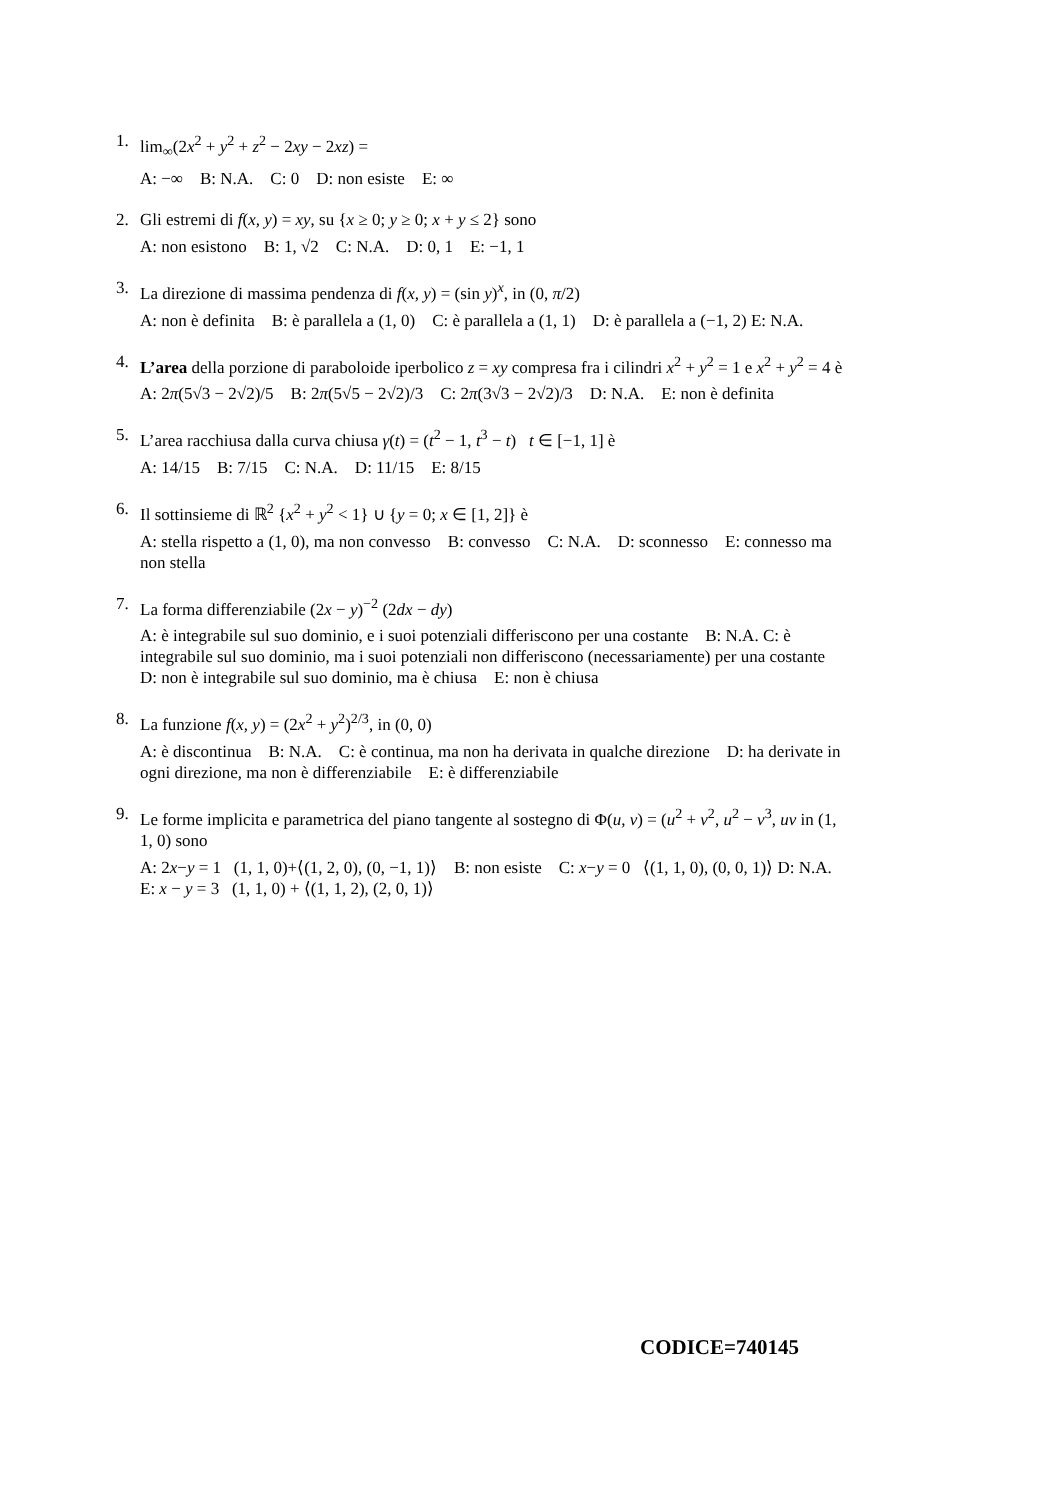1. lim<sub>∞</sub>(2x<sup>2</sup> + y<sup>2</sup> + z<sup>2</sup> − 2xy − 2xz) =
A: −∞ B: N.A. C: 0 D: non esiste E: ∞
2. Gli estremi di f(x, y) = xy, su {x ≥ 0; y ≥ 0; x + y ≤ 2} sono
A: non esistono B: 1, √2 C: N.A. D: 0, 1 E: −1, 1
3. La direzione di massima pendenza di f(x, y) = (sin y)<sup>x</sup>, in (0, π/2)
A: non è definita B: è parallela a (1, 0) C: è parallela a (1, 1) D: è parallela a (−1, 2) E: N.A.
4. L’area della porzione di paraboloide iperbolico z = xy compresa fra i cilindri x<sup>2</sup> + y<sup>2</sup> = 1 e x<sup>2</sup> + y<sup>2</sup> = 4 è
A: 2π(5√3 − 2√2)/5 B: 2π(5√5 − 2√2)/3 C: 2π(3√3 − 2√2)/3 D: N.A. E: non è definita
5. L’area racchiusa dalla curva chiusa γ(t) = (t<sup>2</sup> − 1, t<sup>3</sup> − t) t ∈ [−1, 1] è
A: 14/15 B: 7/15 C: N.A. D: 11/15 E: 8/15
6. Il sottinsieme di ℝ<sup>2</sup> {x<sup>2</sup> + y<sup>2</sup> < 1} ∪ {y = 0; x ∈ [1, 2]} è
A: stella rispetto a (1, 0), ma non convesso B: convesso C: N.A. D: sconnesso E: connesso ma non stella
7. La forma differenziabile (2x − y)<sup>−2</sup> (2dx − dy)
A: è integrabile sul suo dominio, e i suoi potenziali differiscono per una costante B: N.A. C: è integrabile sul suo dominio, ma i suoi potenziali non differiscono (necessariamente) per una costante D: non è integrabile sul suo dominio, ma è chiusa E: non è chiusa
8. La funzione f(x, y) = (2x<sup>2</sup> + y<sup>2</sup>)<sup>2/3</sup>, in (0, 0)
A: è discontinua B: N.A. C: è continua, ma non ha derivata in qualche direzione D: ha derivate in ogni direzione, ma non è differenziabile E: è differenziabile
9. Le forme implicita e parametrica del piano tangente al sostegno di Φ(u, v) = (u<sup>2</sup> + v<sup>2</sup>, u<sup>2</sup> − v<sup>3</sup>, uv in (1, 1, 0) sono
A: 2x−y = 1 (1, 1, 0)+⟨(1, 2, 0), (0, −1, 1)⟩ B: non esiste C: x−y = 0 ⟨(1, 1, 0), (0, 0, 1)⟩ D: N.A. E: x − y = 3 (1, 1, 0) + ⟨(1, 1, 2), (2, 0, 1)⟩
CODICE=740145